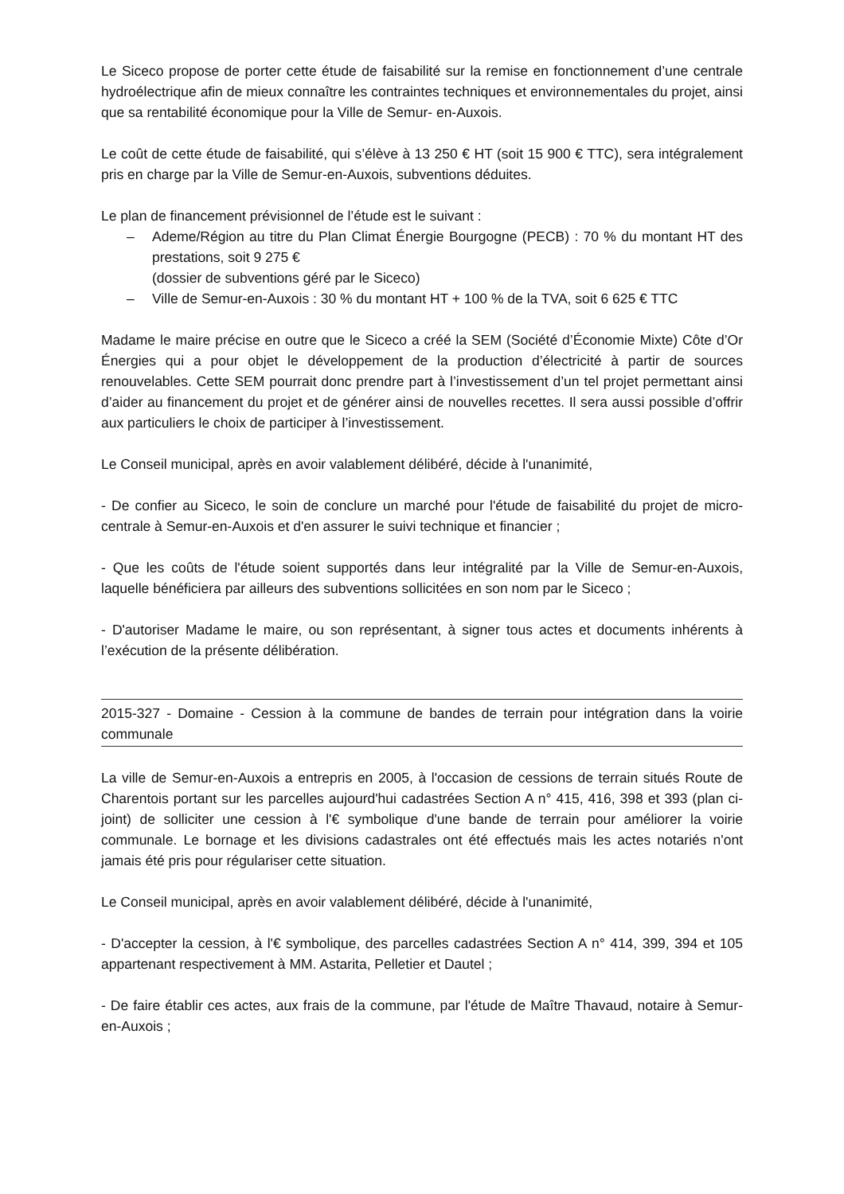Le Siceco propose de porter cette étude de faisabilité sur la remise en fonctionnement d’une centrale hydroélectrique afin de mieux connaître les contraintes techniques et environnementales du projet, ainsi que sa rentabilité économique pour la Ville de Semur- en-Auxois.
Le coût de cette étude de faisabilité, qui s’élève à 13 250 € HT (soit 15 900 € TTC), sera intégralement pris en charge par la Ville de Semur-en-Auxois, subventions déduites.
Le plan de financement prévisionnel de l’étude est le suivant :
– Ademe/Région au titre du Plan Climat Énergie Bourgogne (PECB) : 70 % du montant HT des prestations, soit 9 275 €
(dossier de subventions géré par le Siceco)
– Ville de Semur-en-Auxois : 30 % du montant HT + 100 % de la TVA, soit 6 625 € TTC
Madame le maire précise en outre que le Siceco a créé la SEM (Société d’Économie Mixte) Côte d’Or Énergies qui a pour objet le développement de la production d’électricité à partir de sources renouvelables. Cette SEM pourrait donc prendre part à l’investissement d’un tel projet permettant ainsi d’aider au financement du projet et de générer ainsi de nouvelles recettes. Il sera aussi possible d’offrir aux particuliers le choix de participer à l’investissement.
Le Conseil municipal, après en avoir valablement délibéré, décide à l'unanimité,
- De confier au Siceco, le soin de conclure un marché pour l'étude de faisabilité du projet de micro-centrale à Semur-en-Auxois et d'en assurer le suivi technique et financier ;
- Que les coûts de l'étude soient supportés dans leur intégralité par la Ville de Semur-en-Auxois, laquelle bénéficiera par ailleurs des subventions sollicitées en son nom par le Siceco ;
- D'autoriser Madame le maire, ou son représentant, à signer tous actes et documents inhérents à l’exécution de la présente délibération.
2015-327 - Domaine - Cession à la commune de bandes de terrain pour intégration dans la voirie communale
La ville de Semur-en-Auxois a entrepris en 2005, à l'occasion de cessions de terrain situés Route de Charentois portant sur les parcelles aujourd'hui cadastrées Section A n° 415, 416, 398 et 393 (plan ci-joint) de solliciter une cession à l'€ symbolique d'une bande de terrain pour améliorer la voirie communale. Le bornage et les divisions cadastrales ont été effectués mais les actes notariés n'ont jamais été pris pour régulariser cette situation.
Le Conseil municipal, après en avoir valablement délibéré, décide à l'unanimité,
- D'accepter la cession, à l'€ symbolique, des parcelles cadastrées Section A n° 414, 399, 394 et 105 appartenant respectivement à MM. Astarita, Pelletier et Dautel ;
- De faire établir ces actes, aux frais de la commune, par l'étude de Maître Thavaud, notaire à Semur-en-Auxois ;